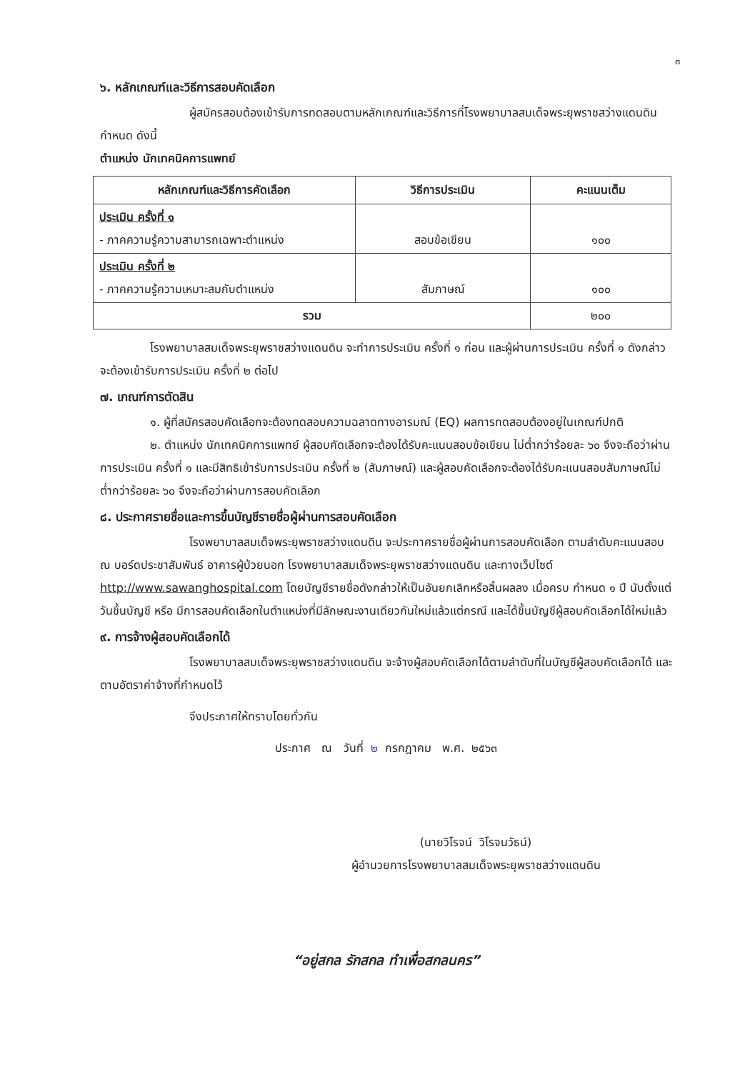๓
๖. หลักเกณฑ์และวิธีการสอบคัดเลือก
ผู้สมัครสอบต้องเข้ารับการทดสอบตามหลักเกณฑ์และวิธีการที่โรงพยาบาลสมเด็จพระยุพราชสว่างแดนดินกำหนด ดังนี้
ตำแหน่ง นักเทคนิคการแพทย์
| หลักเกณฑ์และวิธีการคัดเลือก | วิธีการประเมิน | คะแนนเต็ม |
| --- | --- | --- |
| ประเมิน ครั้งที่ ๑ - ภาคความรู้ความสามารถเฉพาะตำแหน่ง | สอบข้อเขียน | ๑๐๐ |
| ประเมิน ครั้งที่ ๒ - ภาคความรู้ความเหมาะสมกับตำแหน่ง | สัมภาษณ์ | ๑๐๐ |
| รวม | | ๒๐๐ |
โรงพยาบาลสมเด็จพระยุพราชสว่างแดนดิน จะทำการประเมิน ครั้งที่ ๑ ก่อน และผู้ผ่านการประเมิน ครั้งที่ ๑ ดังกล่าว จะต้องเข้ารับการประเมิน ครั้งที่ ๒ ต่อไป
๗. เกณฑ์การตัดสิน
๑. ผู้ที่สมัครสอบคัดเลือกจะต้องทดสอบความฉลาดทางอารมณ์ (EQ) ผลการทดสอบต้องอยู่ในเกณฑ์ปกติ
๒. ตำแหน่ง นักเทคนิคการแพทย์ ผู้สอบคัดเลือกจะต้องได้รับคะแนนสอบข้อเขียน ไม่ต่ำกว่าร้อยละ ๖๐ จึงจะถือว่าผ่านการประเมิน ครั้งที่ ๑ และมีสิทธิเข้ารับการประเมิน ครั้งที่ ๒ (สัมภาษณ์) และผู้สอบคัดเลือกจะต้องได้รับคะแนนสอบสัมภาษณ์ไม่ต่ำกว่าร้อยละ ๖๐ จึงจะถือว่าผ่านการสอบคัดเลือก
๘. ประกาศรายชื่อและการขึ้นบัญชีรายชื่อผู้ผ่านการสอบคัดเลือก
โรงพยาบาลสมเด็จพระยุพราชสว่างแดนดิน จะประกาศรายชื่อผู้ผ่านการสอบคัดเลือก ตามลำดับคะแนนสอบ ณ บอร์ดประชาสัมพันธ์ อาคารผู้ป่วยนอก โรงพยาบาลสมเด็จพระยุพราชสว่างแดนดิน และทางเว็ปไซต์ http://www.sawanghospital.com โดยบัญชีรายชื่อดังกล่าวให้เป็นอันยกเลิกหรือสิ้นผลลง เมื่อครบ กำหนด ๑ ปี นับตั้งแต่วันขึ้นบัญชี หรือ มีการสอบคัดเลือกในตำแหน่งที่มีลักษณะงานเดียวกันใหม่แล้วแต่กรณี และได้ขึ้นบัญชีผู้สอบคัดเลือกได้ใหม่แล้ว
๙. การจ้างผู้สอบคัดเลือกได้
โรงพยาบาลสมเด็จพระยุพราชสว่างแดนดิน จะจ้างผู้สอบคัดเลือกได้ตามลำดับที่ในบัญชีผู้สอบคัดเลือกได้ และตามอัตราค่าจ้างที่กำหนดไว้
จึงประกาศให้ทราบโดยทั่วกัน
ประกาศ ณ วันที่ ๒ กรกฎาคม พ.ศ. ๒๕๖๓
(นายวิโรจน์ วิโรจนวัธน์)
ผู้อำนวยการโรงพยาบาลสมเด็จพระยุพราชสว่างแดนดิน
“อยู่สกล รักสกล ทำเพื่อสกลนคร”